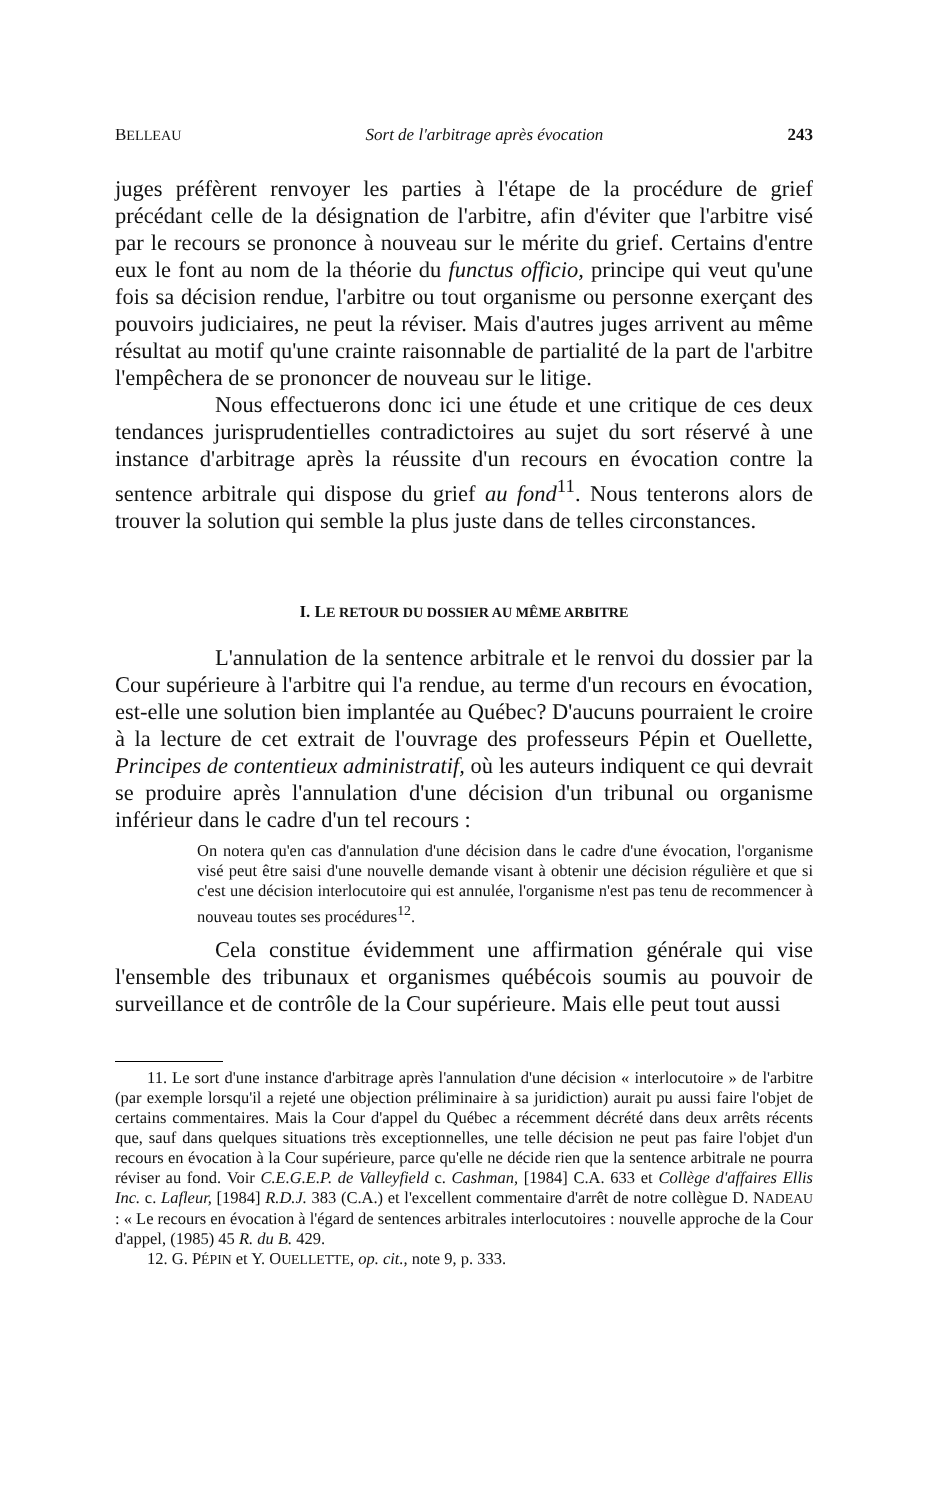BELLEAU Sort de l'arbitrage après évocation 243
juges préfèrent renvoyer les parties à l'étape de la procédure de grief précédant celle de la désignation de l'arbitre, afin d'éviter que l'arbitre visé par le recours se prononce à nouveau sur le mérite du grief. Certains d'entre eux le font au nom de la théorie du functus officio, principe qui veut qu'une fois sa décision rendue, l'arbitre ou tout organisme ou personne exerçant des pouvoirs judiciaires, ne peut la réviser. Mais d'autres juges arrivent au même résultat au motif qu'une crainte raisonnable de partialité de la part de l'arbitre l'empêchera de se prononcer de nouveau sur le litige.
Nous effectuerons donc ici une étude et une critique de ces deux tendances jurisprudentielles contradictoires au sujet du sort réservé à une instance d'arbitrage après la réussite d'un recours en évocation contre la sentence arbitrale qui dispose du grief au fond<sup>11</sup>. Nous tenterons alors de trouver la solution qui semble la plus juste dans de telles circonstances.
I. LE RETOUR DU DOSSIER AU MÊME ARBITRE
L'annulation de la sentence arbitrale et le renvoi du dossier par la Cour supérieure à l'arbitre qui l'a rendue, au terme d'un recours en évocation, est-elle une solution bien implantée au Québec? D'aucuns pourraient le croire à la lecture de cet extrait de l'ouvrage des professeurs Pépin et Ouellette, Principes de contentieux administratif, où les auteurs indiquent ce qui devrait se produire après l'annulation d'une décision d'un tribunal ou organisme inférieur dans le cadre d'un tel recours :
On notera qu'en cas d'annulation d'une décision dans le cadre d'une évocation, l'organisme visé peut être saisi d'une nouvelle demande visant à obtenir une décision régulière et que si c'est une décision interlocutoire qui est annulée, l'organisme n'est pas tenu de recommencer à nouveau toutes ses procédures<sup>12</sup>.
Cela constitue évidemment une affirmation générale qui vise l'ensemble des tribunaux et organismes québécois soumis au pouvoir de surveillance et de contrôle de la Cour supérieure. Mais elle peut tout aussi
11. Le sort d'une instance d'arbitrage après l'annulation d'une décision « interlocutoire » de l'arbitre (par exemple lorsqu'il a rejeté une objection préliminaire à sa juridiction) aurait pu aussi faire l'objet de certains commentaires. Mais la Cour d'appel du Québec a récemment décrété dans deux arrêts récents que, sauf dans quelques situations très exceptionnelles, une telle décision ne peut pas faire l'objet d'un recours en évocation à la Cour supérieure, parce qu'elle ne décide rien que la sentence arbitrale ne pourra réviser au fond. Voir C.E.G.E.P. de Valleyfield c. Cashman, [1984] C.A. 633 et Collège d'affaires Ellis Inc. c. Lafleur, [1984] R.D.J. 383 (C.A.) et l'excellent commentaire d'arrêt de notre collègue D. NADEAU : « Le recours en évocation à l'égard de sentences arbitrales interlocutoires : nouvelle approche de la Cour d'appel, (1985) 45 R. du B. 429.
12. G. PÉPIN et Y. OUELLETTE, op. cit., note 9, p. 333.